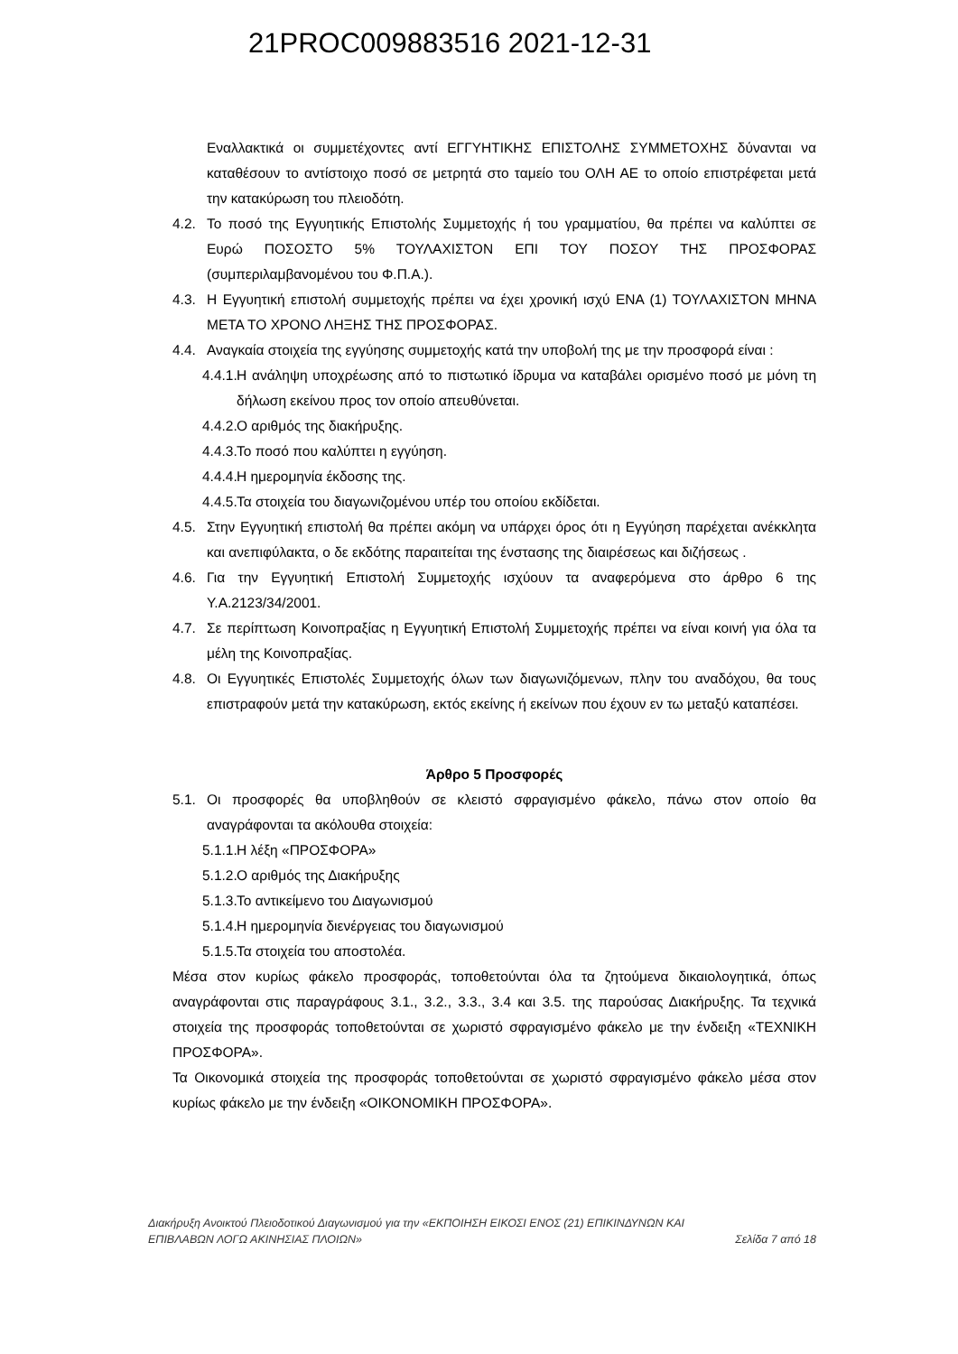21PROC009883516 2021-12-31
Εναλλακτικά οι συμμετέχοντες αντί ΕΓΓΥΗΤΙΚΗΣ ΕΠΙΣΤΟΛΗΣ ΣΥΜΜΕΤΟΧΗΣ δύνανται να καταθέσουν το αντίστοιχο ποσό σε μετρητά στο ταμείο του ΟΛΗ ΑΕ το οποίο επιστρέφεται μετά την κατακύρωση του πλειοδότη.
4.2. Το ποσό της Εγγυητικής Επιστολής Συμμετοχής ή του γραμματίου, θα πρέπει να καλύπτει σε Ευρώ ΠΟΣΟΣΤΟ 5% ΤΟΥΛΑΧΙΣΤΟΝ ΕΠΙ ΤΟΥ ΠΟΣΟΥ ΤΗΣ ΠΡΟΣΦΟΡΑΣ (συμπεριλαμβανομένου του Φ.Π.Α.).
4.3. Η Εγγυητική επιστολή συμμετοχής πρέπει να έχει χρονική ισχύ ΕΝΑ (1) ΤΟΥΛΑΧΙΣΤΟΝ ΜΗΝΑ ΜΕΤΑ ΤΟ ΧΡΟΝΟ ΛΗΞΗΣ ΤΗΣ ΠΡΟΣΦΟΡΑΣ.
4.4. Αναγκαία στοιχεία της εγγύησης συμμετοχής κατά την υποβολή της με την προσφορά είναι :
4.4.1. Η ανάληψη υποχρέωσης από το πιστωτικό ίδρυμα να καταβάλει ορισμένο ποσό με μόνη τη δήλωση εκείνου προς τον οποίο απευθύνεται.
4.4.2. Ο αριθμός της διακήρυξης.
4.4.3. Το ποσό που καλύπτει η εγγύηση.
4.4.4. Η ημερομηνία έκδοσης της.
4.4.5. Τα στοιχεία του διαγωνιζομένου υπέρ του οποίου εκδίδεται.
4.5. Στην Εγγυητική επιστολή θα πρέπει ακόμη να υπάρχει όρος ότι η Εγγύηση παρέχεται ανέκκλητα και ανεπιφύλακτα, ο δε εκδότης παραιτείται της ένστασης της διαιρέσεως και διζήσεως .
4.6. Για την Εγγυητική Επιστολή Συμμετοχής ισχύουν τα αναφερόμενα στο άρθρο 6 της Υ.Α.2123/34/2001.
4.7. Σε περίπτωση Κοινοπραξίας η Εγγυητική Επιστολή Συμμετοχής πρέπει να είναι κοινή για όλα τα μέλη της Κοινοπραξίας.
4.8. Οι Εγγυητικές Επιστολές Συμμετοχής όλων των διαγωνιζόμενων, πλην του αναδόχου, θα τους επιστραφούν μετά την κατακύρωση, εκτός εκείνης ή εκείνων που έχουν εν τω μεταξύ καταπέσει.
Άρθρο 5 Προσφορές
5.1. Οι προσφορές θα υποβληθούν σε κλειστό σφραγισμένο φάκελο, πάνω στον οποίο θα αναγράφονται τα ακόλουθα στοιχεία:
5.1.1. Η λέξη «ΠΡΟΣΦΟΡΑ»
5.1.2. Ο αριθμός της Διακήρυξης
5.1.3. Το αντικείμενο του Διαγωνισμού
5.1.4. Η ημερομηνία διενέργειας του διαγωνισμού
5.1.5. Τα στοιχεία του αποστολέα.
Μέσα στον κυρίως φάκελο προσφοράς, τοποθετούνται όλα τα ζητούμενα δικαιολογητικά, όπως αναγράφονται στις παραγράφους 3.1., 3.2., 3.3., 3.4 και 3.5. της παρούσας Διακήρυξης. Τα τεχνικά στοιχεία της προσφοράς τοποθετούνται σε χωριστό σφραγισμένο φάκελο με την ένδειξη «ΤΕΧΝΙΚΗ ΠΡΟΣΦΟΡΑ».
Τα Οικονομικά στοιχεία της προσφοράς τοποθετούνται σε χωριστό σφραγισμένο φάκελο μέσα στον κυρίως φάκελο με την ένδειξη «ΟΙΚΟΝΟΜΙΚΗ ΠΡΟΣΦΟΡΑ».
Διακήρυξη Ανοικτού Πλειοδοτικού Διαγωνισμού για την «ΕΚΠΟΙΗΣΗ ΕΙΚΟΣΙ ΕΝΟΣ (21) ΕΠΙΚΙΝΔΥΝΩΝ ΚΑΙ
ΕΠΙΒΛΑΒΩΝ ΛΟΓΩ ΑΚΙΝΗΣΙΑΣ ΠΛΟΙΩΝ» Σελίδα 7 από 18